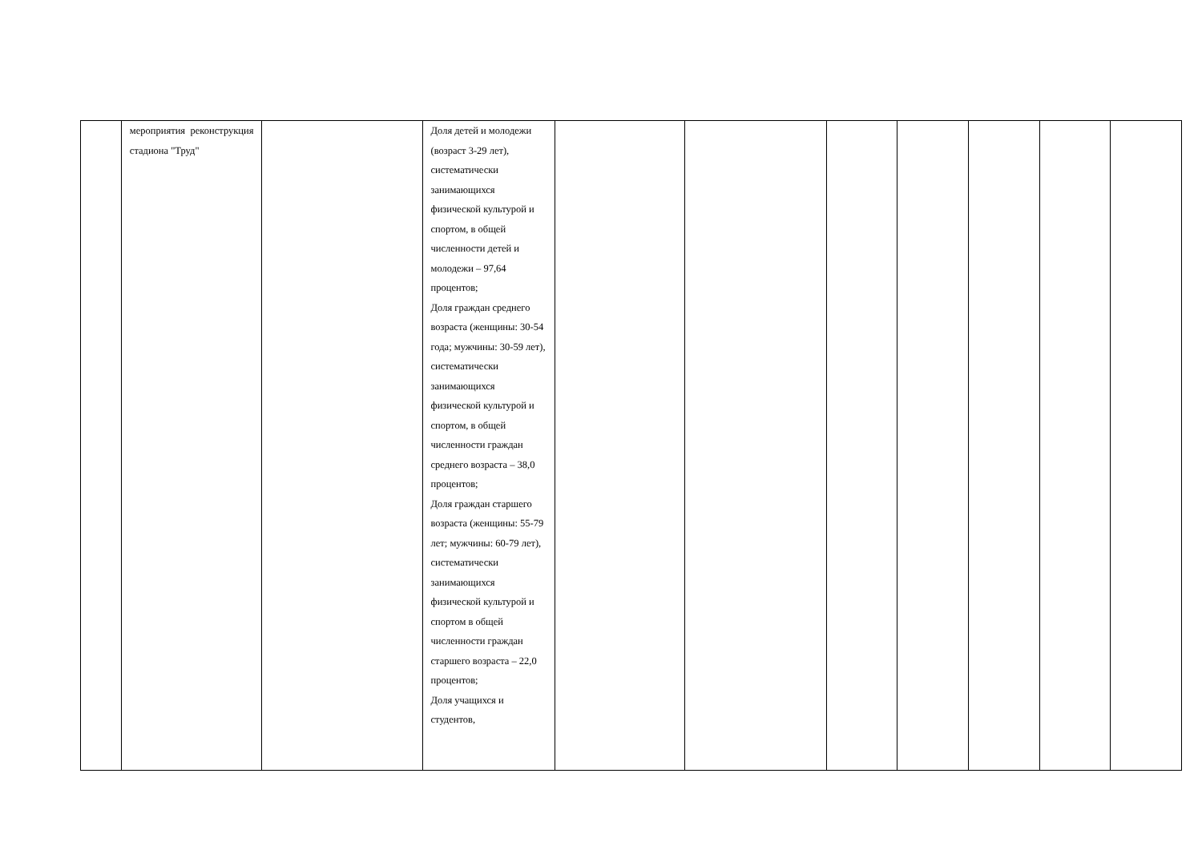| | мероприятия реконструкция стадиона "Труд" | | Доля детей и молодежи (возраст 3-29 лет), систематически занимающихся физической культурой и спортом, в общей численности детей и молодежи – 97,64 процентов; Доля граждан среднего возраста (женщины: 30-54 года; мужчины: 30-59 лет), систематически занимающихся физической культурой и спортом, в общей численности граждан среднего возраста – 38,0 процентов; Доля граждан старшего возраста (женщины: 55-79 лет; мужчины: 60-79 лет), систематически занимающихся физической культурой и спортом в общей численности граждан старшего возраста – 22,0 процентов; Доля учащихся и студентов, | | | | | | | |